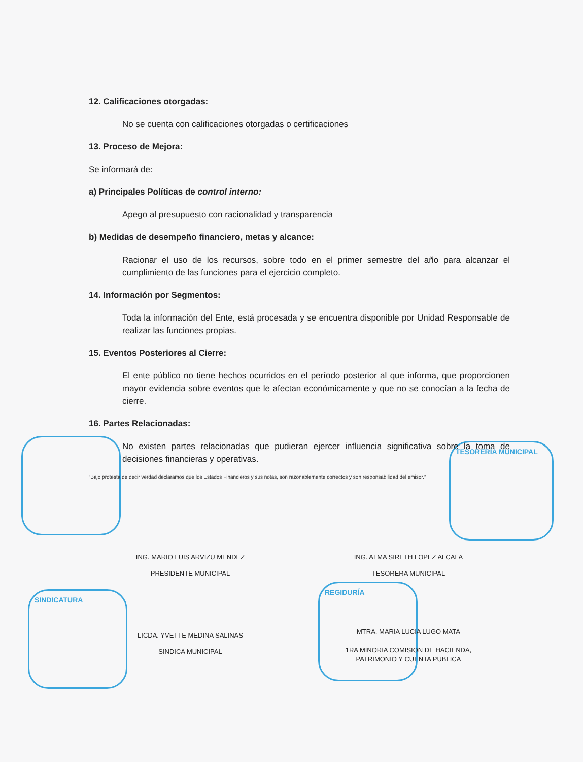TESORERÍA MUNICIPAL
SINDICATURA
REGIDURÍA
12. Calificaciones otorgadas:
No se cuenta con calificaciones otorgadas o certificaciones
13. Proceso de Mejora:
Se informará de:
a) Principales Políticas de control interno:
Apego al presupuesto con racionalidad y transparencia
b) Medidas de desempeño financiero, metas y alcance:
Racionar el uso de los recursos, sobre todo en el primer semestre del año para alcanzar el cumplimiento de las funciones para el ejercicio completo.
14. Información por Segmentos:
Toda la información del Ente, está procesada y se encuentra disponible por Unidad Responsable de realizar las funciones propias.
15. Eventos Posteriores al Cierre:
El ente público no tiene hechos ocurridos en el período posterior al que informa, que proporcionen mayor evidencia sobre eventos que le afectan económicamente y que no se conocían a la fecha de cierre.
16. Partes Relacionadas:
No existen partes relacionadas que pudieran ejercer influencia significativa sobre la toma de decisiones financieras y operativas.
“Bajo protesta de decir verdad declaramos que los Estados Financieros y sus notas, son razonablemente correctos y son responsabilidad del emisor.”
ING. MARIO LUIS ARVIZU MENDEZ
PRESIDENTE MUNICIPAL
ING. ALMA SIRETH LOPEZ ALCALA
TESORERA MUNICIPAL
LICDA. YVETTE MEDINA SALINAS
SINDICA MUNICIPAL
MTRA. MARIA LUCIA LUGO MATA
1RA MINORIA COMISION DE HACIENDA,
PATRIMONIO Y CUENTA PUBLICA